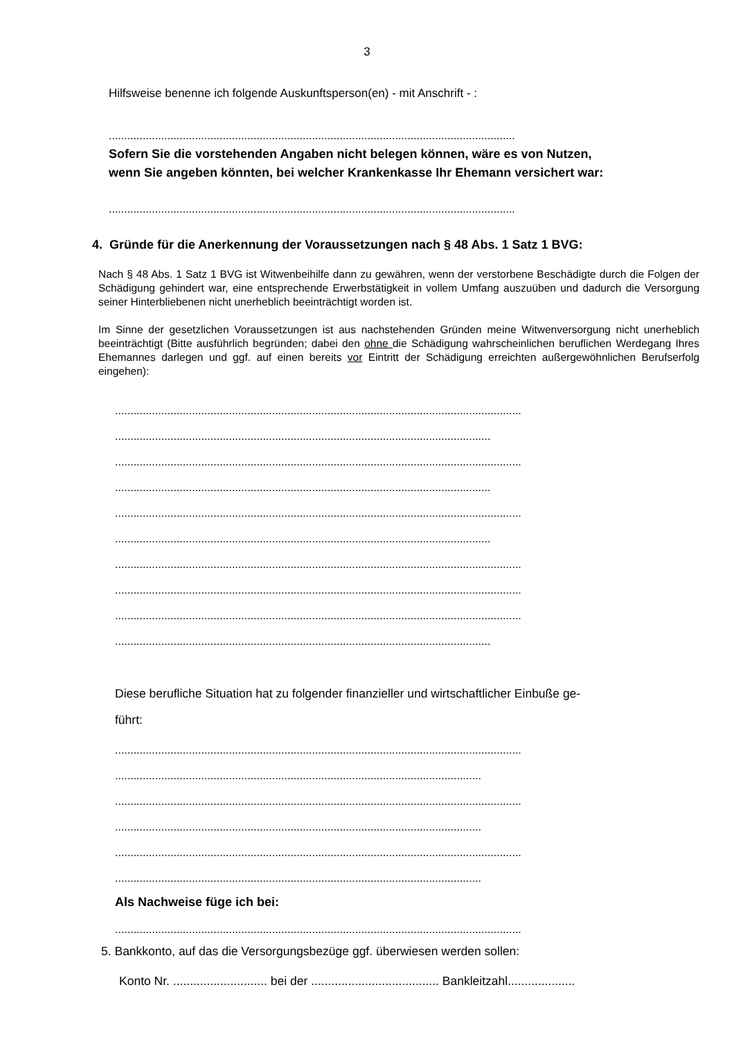3
Hilfsweise benenne ich folgende Auskunftsperson(en) - mit Anschrift - :
....................................................................................................................................
Sofern Sie die vorstehenden Angaben nicht belegen können, wäre es von Nutzen,
wenn Sie angeben könnten, bei welcher Krankenkasse Ihr Ehemann versichert war:
....................................................................................................................................
4. Gründe für die Anerkennung der Voraussetzungen nach § 48 Abs. 1 Satz 1 BVG:
Nach § 48 Abs. 1 Satz 1 BVG ist Witwenbeihilfe dann zu gewähren, wenn der verstorbene Beschädigte durch die Folgen der Schädigung gehindert war, eine entsprechende Erwerbstätigkeit in vollem Umfang auszuüben und dadurch die Versorgung seiner Hinterbliebenen nicht unerheblich beeinträchtigt worden ist.
Im Sinne der gesetzlichen Voraussetzungen ist aus nachstehenden Gründen meine Witwenversorgung nicht unerheblich beeinträchtigt (Bitte ausführlich begründen; dabei den ohne die Schädigung wahrscheinlichen beruflichen Werdegang Ihres Ehemannes darlegen und ggf. auf einen bereits vor Eintritt der Schädigung erreichten außergewöhnlichen Berufserfolg eingehen):
....................................................................................................................................
..........................................................................................................................
....................................................................................................................................
..........................................................................................................................
....................................................................................................................................
..........................................................................................................................
....................................................................................................................................
....................................................................................................................................
....................................................................................................................................
..........................................................................................................................
Diese berufliche Situation hat zu folgender finanzieller und wirtschaftlicher Einbuße ge-
führt:
....................................................................................................................................
.......................................................................................................................
....................................................................................................................................
.......................................................................................................................
....................................................................................................................................
.......................................................................................................................
Als Nachweise füge ich bei:
....................................................................................................................................
5. Bankkonto, auf das die Versorgungsbezüge ggf. überwiesen werden sollen:
Konto Nr. ............................ bei der ...................................... Bankleitzahl....................